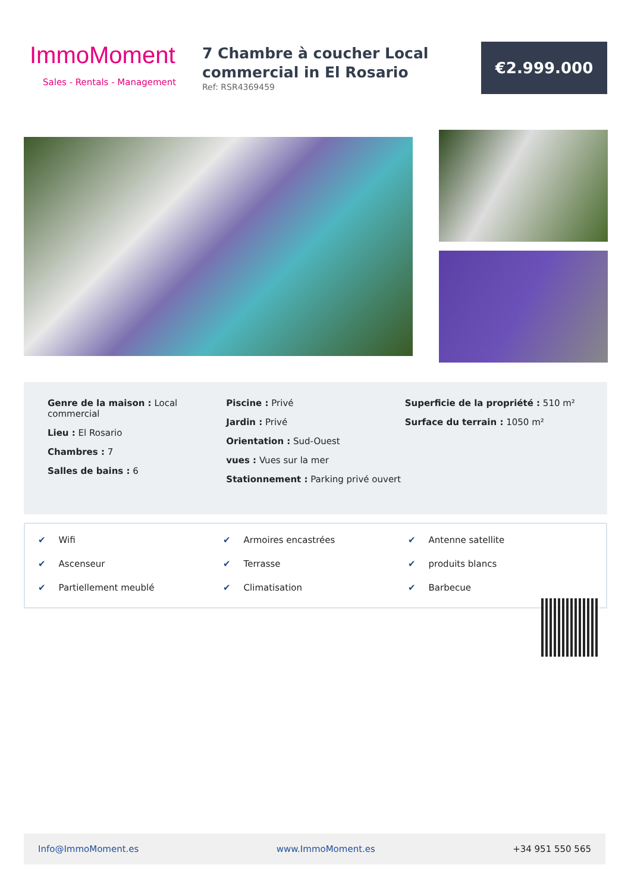ImmoMoment
Sales - Rentals - Management
7 Chambre à coucher Local commercial in El Rosario
Ref: RSR4369459
€2.999.000
Genre de la maison : Local commercial
Lieu : El Rosario
Chambres : 7
Salles de bains : 6
Piscine : Privé
Jardin : Privé
Orientation : Sud-Ouest
vues : Vues sur la mer
Stationnement : Parking privé ouvert
Superficie de la propriété : 510 m²
Surface du terrain : 1050 m²
✔ Wifi
✔ Armoires encastrées
✔ Antenne satellite
✔ Ascenseur
✔ Terrasse
✔ produits blancs
✔ Partiellement meublé
✔ Climatisation
✔ Barbecue
Info@ImmoMoment.es www.ImmoMoment.es +34 951 550 565